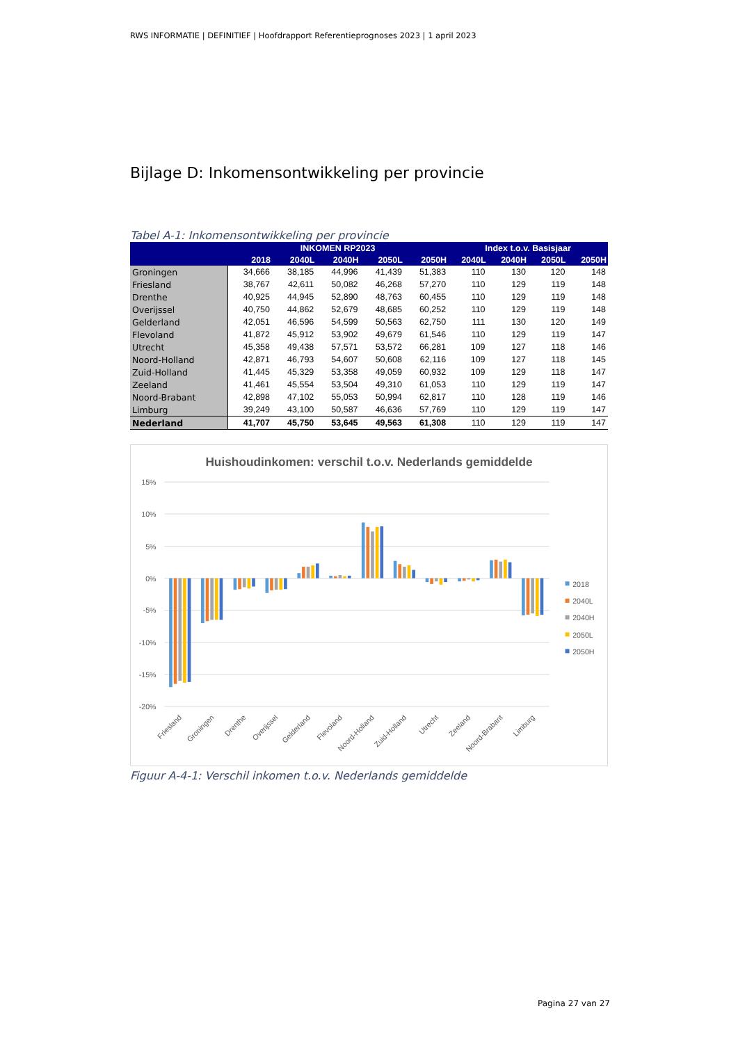RWS INFORMATIE | DEFINITIEF | Hoofdrapport Referentieprognoses 2023 | 1 april 2023
Bijlage D: Inkomensontwikkeling per provincie
Tabel A-1: Inkomensontwikkeling per provincie
| | INKOMEN RP2023 | | | | | Index t.o.v. Basisjaar | | | |
| --- | --- | --- | --- | --- | --- | --- | --- | --- | --- |
| | 2018 | 2040L | 2040H | 2050L | 2050H | 2040L | 2040H | 2050L | 2050H |
| Groningen | 34,666 | 38,185 | 44,996 | 41,439 | 51,383 | 110 | 130 | 120 | 148 |
| Friesland | 38,767 | 42,611 | 50,082 | 46,268 | 57,270 | 110 | 129 | 119 | 148 |
| Drenthe | 40,925 | 44,945 | 52,890 | 48,763 | 60,455 | 110 | 129 | 119 | 148 |
| Overijssel | 40,750 | 44,862 | 52,679 | 48,685 | 60,252 | 110 | 129 | 119 | 148 |
| Gelderland | 42,051 | 46,596 | 54,599 | 50,563 | 62,750 | 111 | 130 | 120 | 149 |
| Flevoland | 41,872 | 45,912 | 53,902 | 49,679 | 61,546 | 110 | 129 | 119 | 147 |
| Utrecht | 45,358 | 49,438 | 57,571 | 53,572 | 66,281 | 109 | 127 | 118 | 146 |
| Noord-Holland | 42,871 | 46,793 | 54,607 | 50,608 | 62,116 | 109 | 127 | 118 | 145 |
| Zuid-Holland | 41,445 | 45,329 | 53,358 | 49,059 | 60,932 | 109 | 129 | 118 | 147 |
| Zeeland | 41,461 | 45,554 | 53,504 | 49,310 | 61,053 | 110 | 129 | 119 | 147 |
| Noord-Brabant | 42,898 | 47,102 | 55,053 | 50,994 | 62,817 | 110 | 128 | 119 | 146 |
| Limburg | 39,249 | 43,100 | 50,587 | 46,636 | 57,769 | 110 | 129 | 119 | 147 |
| Nederland | 41,707 | 45,750 | 53,645 | 49,563 | 61,308 | 110 | 129 | 119 | 147 |
Huishoudinkomen: verschil t.o.v. Nederlands gemiddelde
15%
10%
5%
0%
-5%
-10%
-15%
-20%
Friesland
Groningen
Drenthe
Overijssel
Gelderland
Flevoland
Noord-Holland
Zuid-Holland
Utrecht
Zeeland
Noord-Brabant
Limburg
2018
2040L
2040H
2050L
2050H
Figuur A-4-1: Verschil inkomen t.o.v. Nederlands gemiddelde
Pagina 27 van 27